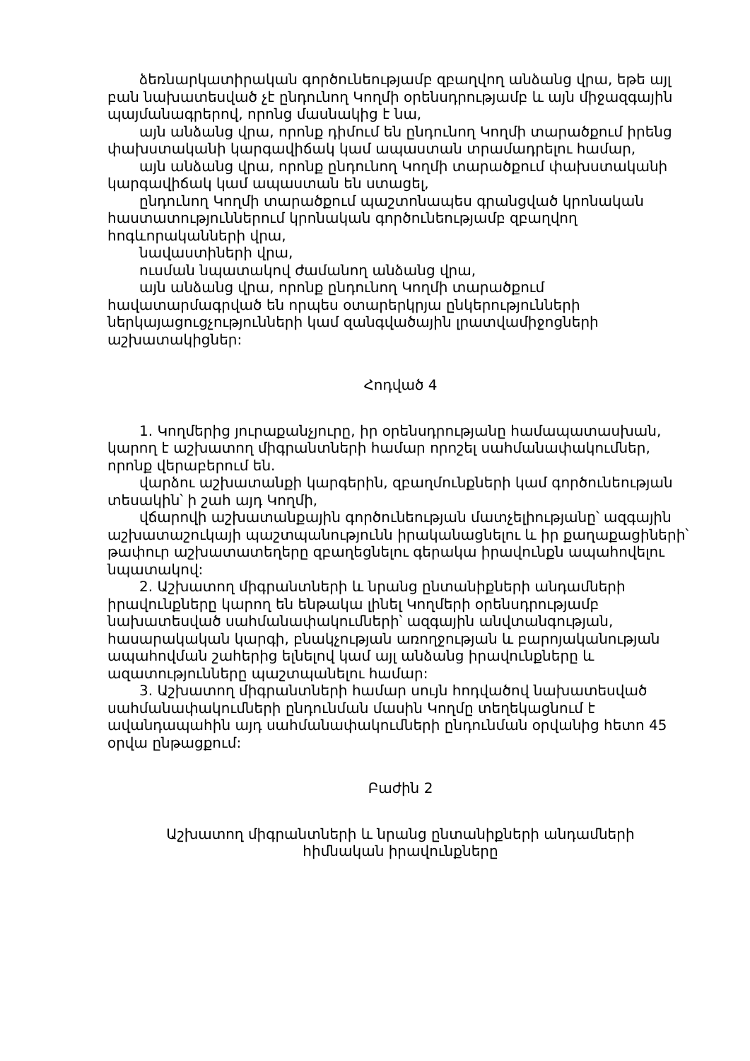ձեռնարկատիրական գործունեությամբ զբաղվող անձանց վրա, եթե այլ բան նախատեսված չէ ընդունող Կողմի օրենսդրությամբ և այն միջազգային պայմանագրերով, որոնց մասնակից է նա,
այն անձանց վրա, որոնք դիմում են ընդունող Կողմի տարածքում իրենց փախստականի կարգավիճակ կամ ապաստան տրամադրելու համար,
այն անձանց վրա, որոնք ընդունող Կողմի տարածքում փախստականի կարգավիճակ կամ ապաստան են ստացել,
ընդունող Կողմի տարածքում պաշտոնապես գրանցված կրոնական հաստատություններում կրոնական գործունեությամբ զբաղվող հոգևորականների վրա,
նավաստիների վրա,
ուսման նպատակով ժամանող անձանց վրա,
այն անձանց վրա, որոնք ընդունող Կողմի տարածքում հավատարմագրված են որպես օտարերկրյա ընկերությունների ներկայացուցչությունների կամ զանգվածային լրատվամիջոցների աշխատակիցներ:
Հոդված 4
1. Կողմերից յուրաքանչյուրը, իր օրենսդրությանը համապատասխան, կարող է աշխատող միգրանտների համար որոշել սահմանափակումներ, որոնք վերաբերում են.
վարձու աշխատանքի կարգերին, զբաղմունքների կամ գործունեության տեսակին՝ ի շահ այդ Կողմի,
վճարովի աշխատանքային գործունեության մատչելիությանը՝ ազգային աշխատաշուկայի պաշտպանությունն իրականացնելու և իր քաղաքացիների՝ թափուր աշխատատեղերը զբաղեցնելու գերակա իրավունքն ապահովելու նպատակով:
2. Աշխատող միգրանտների և նրանց ընտանիքների անդամների իրավունքները կարող են ենթակա լինել Կողմերի օրենսդրությամբ նախատեսված սահմանափակումների՝ ազգային անվտանգության, հասարակական կարգի, բնակչության առողջության և բարոյականության ապահովման շահերից ելնելով կամ այլ անձանց իրավունքները և ազատությունները պաշտպանելու համար:
3. Աշխատող միգրանտների համար սույն հոդվածով նախատեսված սահմանափակումների ընդունման մասին Կողմը տեղեկացնում է ավանդապահին այդ սահմանափակումների ընդունման օրվանից հետո 45 օրվա ընթացքում:
Բաժին 2
Աշխատող միգրանտների և նրանց ընտանիքների անդամների
հիմնական իրավունքները